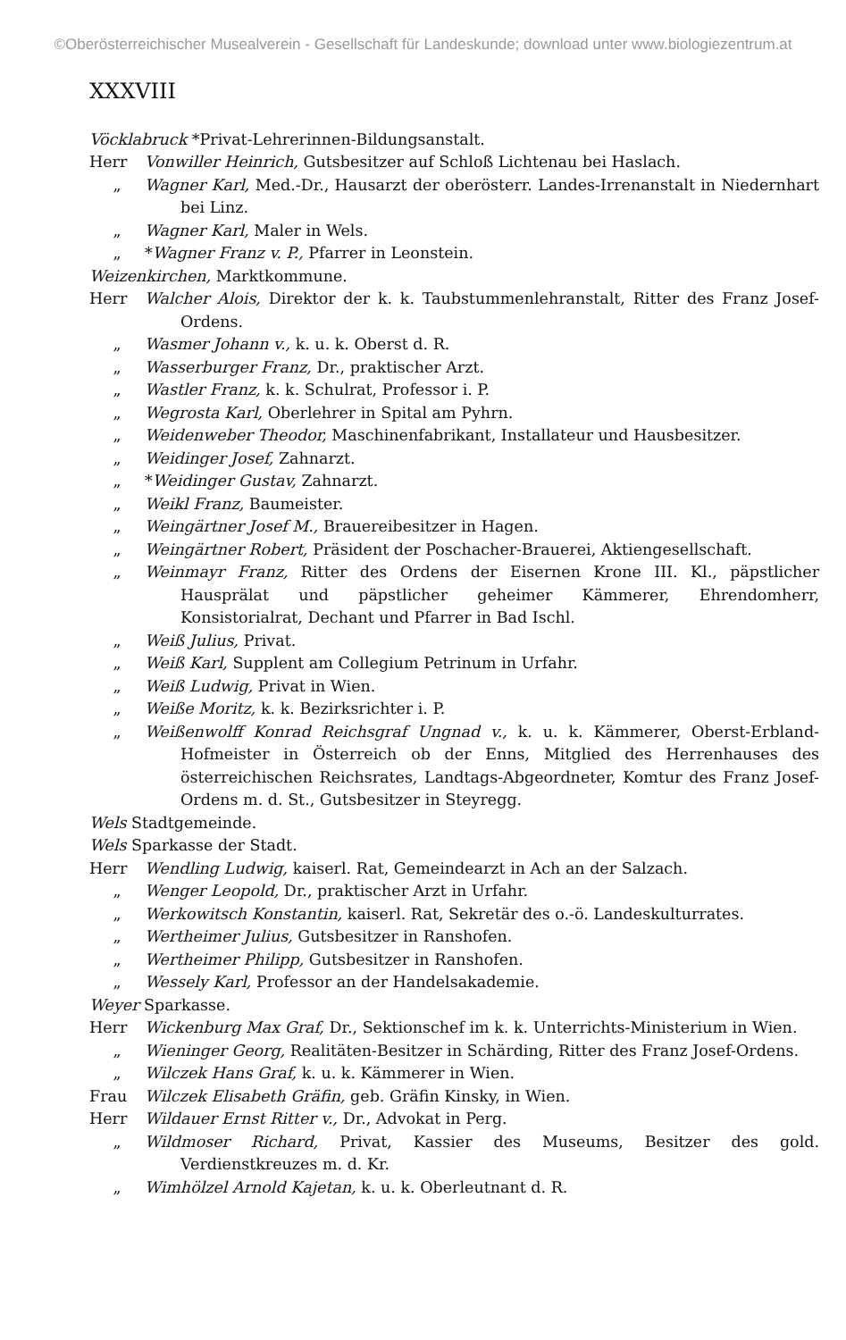©Oberösterreichischer Musealverein - Gesellschaft für Landeskunde; download unter www.biologiezentrum.at
XXXVIII
Vöcklabruck *Privat-Lehrerinnen-Bildungsanstalt.
Herr Vonwiller Heinrich, Gutsbesitzer auf Schloß Lichtenau bei Haslach.
„ Wagner Karl, Med.-Dr., Hausarzt der oberösterr. Landes-Irrenanstalt in Niedernhart bei Linz.
„ Wagner Karl, Maler in Wels.
„ *Wagner Franz v. P., Pfarrer in Leonstein.
Weizenkirchen, Marktkommune.
Herr Walcher Alois, Direktor der k. k. Taubstummenlehranstalt, Ritter des Franz Josef-Ordens.
„ Wasmer Johann v., k. u. k. Oberst d. R.
„ Wasserburger Franz, Dr., praktischer Arzt.
„ Wastler Franz, k. k. Schulrat, Professor i. P.
„ Wegrosta Karl, Oberlehrer in Spital am Pyhrn.
„ Weidenweber Theodor, Maschinenfabrikant, Installateur und Hausbesitzer.
„ Weidinger Josef, Zahnarzt.
„ *Weidinger Gustav, Zahnarzt.
„ Weikl Franz, Baumeister.
„ Weingärtner Josef M., Brauereibesitzer in Hagen.
„ Weingärtner Robert, Präsident der Poschacher-Brauerei, Aktiengesellschaft.
„ Weinmayr Franz, Ritter des Ordens der Eisernen Krone III. Kl., päpstlicher Hausprälat und päpstlicher geheimer Kämmerer, Ehrendomherr, Konsistorialrat, Dechant und Pfarrer in Bad Ischl.
„ Weiß Julius, Privat.
„ Weiß Karl, Supplent am Collegium Petrinum in Urfahr.
„ Weiß Ludwig, Privat in Wien.
„ Weiße Moritz, k. k. Bezirksrichter i. P.
„ Weißenwolff Konrad Reichsgraf Ungnad v., k. u. k. Kämmerer, Oberst-Erbland-Hofmeister in Österreich ob der Enns, Mitglied des Herrenhauses des österreichischen Reichsrates, Landtags-Abgeordneter, Komtur des Franz Josef-Ordens m. d. St., Gutsbesitzer in Steyregg.
Wels Stadtgemeinde.
Wels Sparkasse der Stadt.
Herr Wendling Ludwig, kaiserl. Rat, Gemeindearzt in Ach an der Salzach.
„ Wenger Leopold, Dr., praktischer Arzt in Urfahr.
„ Werkowitsch Konstantin, kaiserl. Rat, Sekretär des o.-ö. Landeskulturrates.
„ Wertheimer Julius, Gutsbesitzer in Ranshofen.
„ Wertheimer Philipp, Gutsbesitzer in Ranshofen.
„ Wessely Karl, Professor an der Handelsakademie.
Weyer Sparkasse.
Herr Wickenburg Max Graf, Dr., Sektionschef im k. k. Unterrichts-Ministerium in Wien.
„ Wieninger Georg, Realitäten-Besitzer in Schärding, Ritter des Franz Josef-Ordens.
„ Wilczek Hans Graf, k. u. k. Kämmerer in Wien.
Frau Wilczek Elisabeth Gräfin, geb. Gräfin Kinsky, in Wien.
Herr Wildauer Ernst Ritter v., Dr., Advokat in Perg.
„ Wildmoser Richard, Privat, Kassier des Museums, Besitzer des gold. Verdienstkreuzes m. d. Kr.
„ Wimhölzel Arnold Kajetan, k. u. k. Oberleutnant d. R.